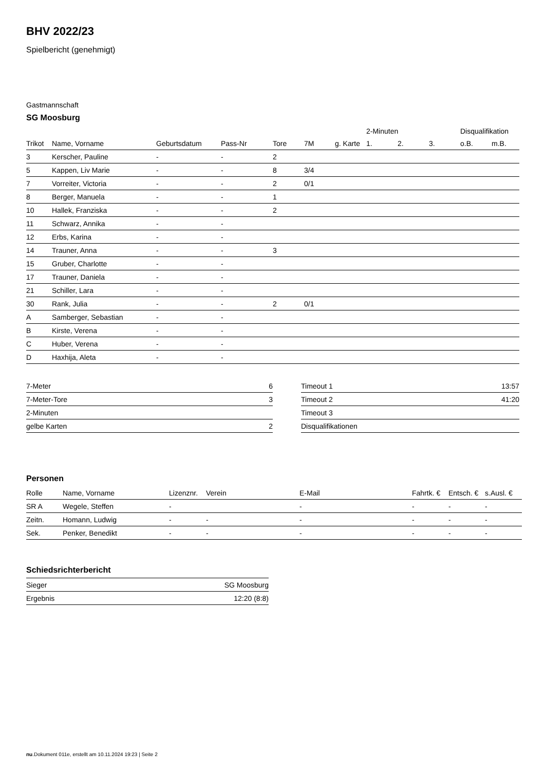BHV 2022/23
Spielbericht (genehmigt)
Gastmannschaft
SG Moosburg
| | | | | | | | 2-Minuten | | | Disqualifikation | |
| --- | --- | --- | --- | --- | --- | --- | --- | --- | --- | --- | --- |
| Trikot | Name, Vorname | Geburtsdatum | Pass-Nr | Tore | 7M | g. Karte | 1. | 2. | 3. | o.B. | m.B. |
| 3 | Kerscher, Pauline | - | - | 2 | | | | | | | |
| 5 | Kappen, Liv Marie | - | - | 8 | 3/4 | | | | | | |
| 7 | Vorreiter, Victoria | - | - | 2 | 0/1 | | | | | | |
| 8 | Berger, Manuela | - | - | 1 | | | | | | | |
| 10 | Hallek, Franziska | - | - | 2 | | | | | | | |
| 11 | Schwarz, Annika | - | - | | | | | | | | |
| 12 | Erbs, Karina | - | - | | | | | | | | |
| 14 | Trauner, Anna | - | - | 3 | | | | | | | |
| 15 | Gruber, Charlotte | - | - | | | | | | | | |
| 17 | Trauner, Daniela | - | - | | | | | | | | |
| 21 | Schiller, Lara | - | - | | | | | | | | |
| 30 | Rank, Julia | - | - | 2 | 0/1 | | | | | | |
| A | Samberger, Sebastian | - | - | | | | | | | | |
| B | Kirste, Verena | - | - | | | | | | | | |
| C | Huber, Verena | - | - | | | | | | | | |
| D | Haxhija, Aleta | - | - | | | | | | | | |
| 7-Meter | 6 |
| 7-Meter-Tore | 3 |
| 2-Minuten | |
| gelbe Karten | 2 |
| Timeout 1 | 13:57 |
| Timeout 2 | 41:20 |
| Timeout 3 | |
| Disqualifikationen | |
Personen
| Rolle | Name, Vorname | Lizenznr. | Verein | E-Mail | Fahrtk. € | Entsch. € | s.Ausl. € |
| --- | --- | --- | --- | --- | --- | --- | --- |
| SR A | Wegele, Steffen | - | | - | - | - | - |
| Zeitn. | Homann, Ludwig | - | - | - | - | - | - |
| Sek. | Penker, Benedikt | - | - | - | - | - | - |
Schiedsrichterbericht
| Sieger | SG Moosburg |
| Ergebnis | 12:20 (8:8) |
nu.Dokument 011e, erstellt am 10.11.2024 19:23 | Seite 2